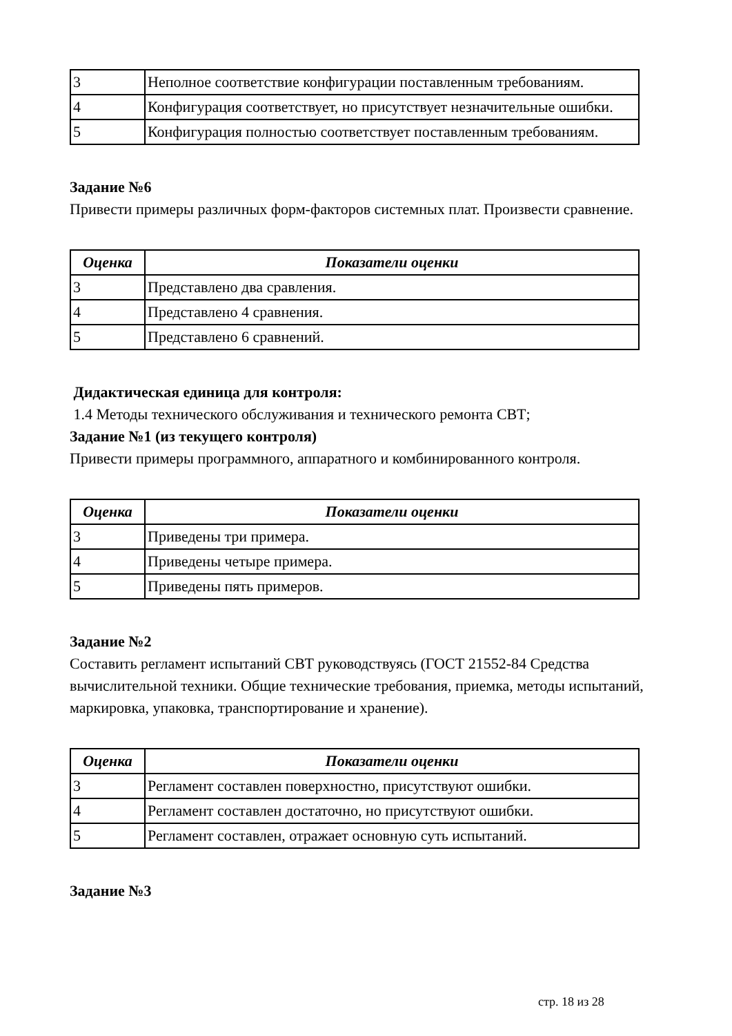| 3 | Неполное соответствие конфигурации поставленным требованиям. |
| 4 | Конфигурация соответствует, но присутствует незначительные ошибки. |
| 5 | Конфигурация полностью соответствует поставленным требованиям. |
Задание №6
Привести примеры различных форм-факторов системных плат. Произвести сравнение.
| Оценка | Показатели оценки |
| --- | --- |
| 3 | Представлено два сравления. |
| 4 | Представлено 4 сравнения. |
| 5 | Представлено 6 сравнений. |
Дидактическая единица для контроля:
1.4 Методы технического обслуживания и технического ремонта СВТ;
Задание №1 (из текущего контроля)
Привести примеры программного, аппаратного и комбинированного контроля.
| Оценка | Показатели оценки |
| --- | --- |
| 3 | Приведены три примера. |
| 4 | Приведены четыре примера. |
| 5 | Приведены пять примеров. |
Задание №2
Составить регламент испытаний СВТ руководствуясь (ГОСТ 21552-84 Средства вычислительной техники. Общие технические требования, приемка, методы испытаний, маркировка, упаковка, транспортирование и хранение).
| Оценка | Показатели оценки |
| --- | --- |
| 3 | Регламент составлен поверхностно, присутствуют ошибки. |
| 4 | Регламент составлен достаточно, но присутствуют ошибки. |
| 5 | Регламент составлен, отражает основную суть испытаний. |
Задание №3
стр. 18 из 28